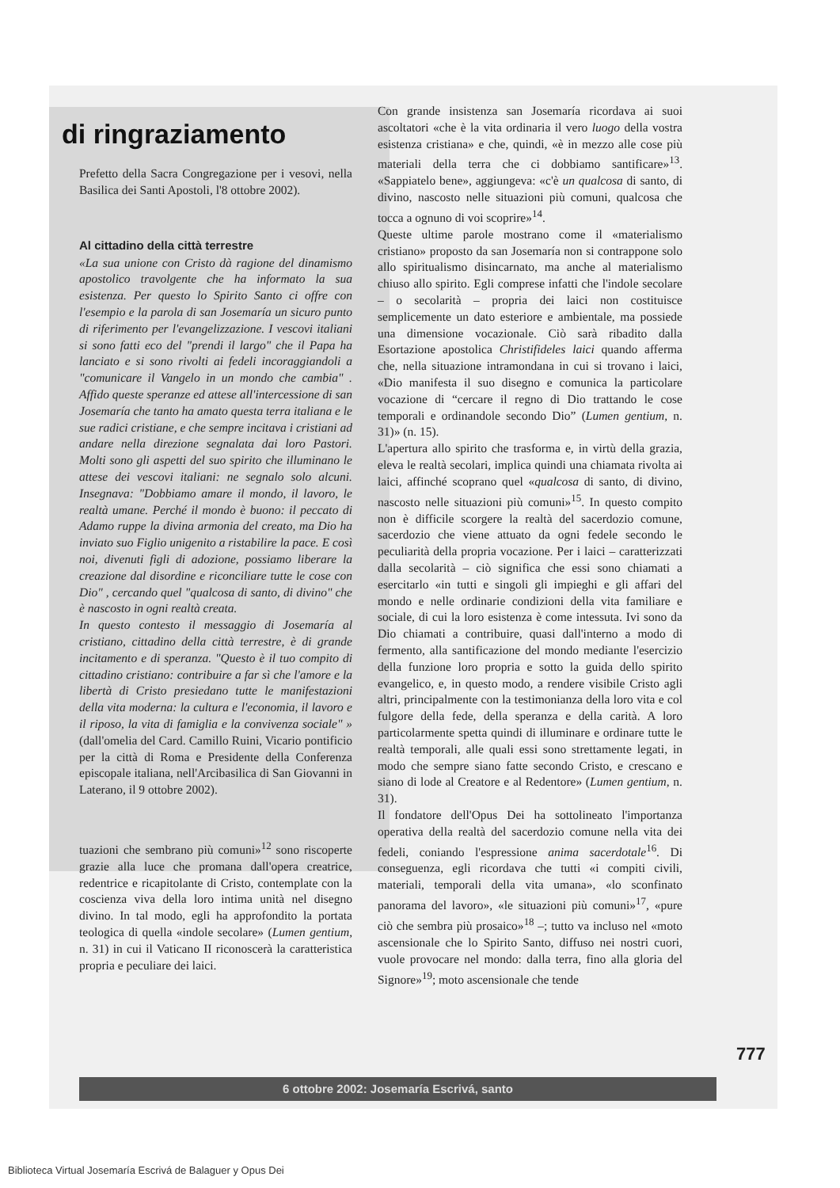di ringraziamento
Prefetto della Sacra Congregazione per i vesovi, nella Basilica dei Santi Apostoli, l'8 ottobre 2002).
Al cittadino della città terrestre
«La sua unione con Cristo dà ragione del dinamismo apostolico travolgente che ha informato la sua esistenza. Per questo lo Spirito Santo ci offre con l'esempio e la parola di san Josemaría un sicuro punto di riferimento per l'evangelizzazione. I vescovi italiani si sono fatti eco del "prendi il largo" che il Papa ha lanciato e si sono rivolti ai fedeli incoraggiandoli a "comunicare il Vangelo in un mondo che cambia" . Affido queste speranze ed attese all'intercessione di san Josemaría che tanto ha amato questa terra italiana e le sue radici cristiane, e che sempre incitava i cristiani ad andare nella direzione segnalata dai loro Pastori. Molti sono gli aspetti del suo spirito che illuminano le attese dei vescovi italiani: ne segnalo solo alcuni. Insegnava: "Dobbiamo amare il mondo, il lavoro, le realtà umane. Perché il mondo è buono: il peccato di Adamo ruppe la divina armonia del creato, ma Dio ha inviato suo Figlio unigenito a ristabilire la pace. E così noi, divenuti figli di adozione, possiamo liberare la creazione dal disordine e riconciliare tutte le cose con Dio" , cercando quel "qualcosa di santo, di divino" che è nascosto in ogni realtà creata.
In questo contesto il messaggio di Josemaría al cristiano, cittadino della città terrestre, è di grande incitamento e di speranza. "Questo è il tuo compito di cittadino cristiano: contribuire a far sì che l'amore e la libertà di Cristo presiedano tutte le manifestazioni della vita moderna: la cultura e l'economia, il lavoro e il riposo, la vita di famiglia e la convivenza sociale" » (dall'omelia del Card. Camillo Ruini, Vicario pontificio per la città di Roma e Presidente della Conferenza episcopale italiana, nell'Arcibasilica di San Giovanni in Laterano, il 9 ottobre 2002).
tuazioni che sembrano più comuni»<sup>12</sup> sono riscoperte grazie alla luce che promana dall'opera creatrice, redentrice e ricapitolante di Cristo, contemplate con la coscienza viva della loro intima unità nel disegno divino. In tal modo, egli ha approfondito la portata teologica di quella «indole secolare» (Lumen gentium, n. 31) in cui il Vaticano II riconoscerà la caratteristica propria e peculiare dei laici.
Con grande insistenza san Josemaría ricordava ai suoi ascoltatori «che è la vita ordinaria il vero luogo della vostra esistenza cristiana» e che, quindi, «è in mezzo alle cose più materiali della terra che ci dobbiamo santificare»<sup>13</sup>. «Sappiatelo bene», aggiungeva: «c'è un qualcosa di santo, di divino, nascosto nelle situazioni più comuni, qualcosa che tocca a ognuno di voi scoprire»<sup>14</sup>.
Queste ultime parole mostrano come il «materialismo cristiano» proposto da san Josemaría non si contrappone solo allo spiritualismo disincarnato, ma anche al materialismo chiuso allo spirito. Egli comprese infatti che l'indole secolare – o secolarità – propria dei laici non costituisce semplicemente un dato esteriore e ambientale, ma possiede una dimensione vocazionale. Ciò sarà ribadito dalla Esortazione apostolica Christifideles laici quando afferma che, nella situazione intramondana in cui si trovano i laici, «Dio manifesta il suo disegno e comunica la particolare vocazione di “cercare il regno di Dio trattando le cose temporali e ordinandole secondo Dio” (Lumen gentium, n. 31)» (n. 15).
L'apertura allo spirito che trasforma e, in virtù della grazia, eleva le realtà secolari, implica quindi una chiamata rivolta ai laici, affinché scoprano quel «qualcosa di santo, di divino, nascosto nelle situazioni più comuni»<sup>15</sup>. In questo compito non è difficile scorgere la realtà del sacerdozio comune, sacerdozio che viene attuato da ogni fedele secondo le peculiarità della propria vocazione. Per i laici – caratterizzati dalla secolarità – ciò significa che essi sono chiamati a esercitarlo «in tutti e singoli gli impieghi e gli affari del mondo e nelle ordinarie condizioni della vita familiare e sociale, di cui la loro esistenza è come intessuta. Ivi sono da Dio chiamati a contribuire, quasi dall'interno a modo di fermento, alla santificazione del mondo mediante l'esercizio della funzione loro propria e sotto la guida dello spirito evangelico, e, in questo modo, a rendere visibile Cristo agli altri, principalmente con la testimonianza della loro vita e col fulgore della fede, della speranza e della carità. A loro particolarmente spetta quindi di illuminare e ordinare tutte le realtà temporali, alle quali essi sono strettamente legati, in modo che sempre siano fatte secondo Cristo, e crescano e siano di lode al Creatore e al Redentore» (Lumen gentium, n. 31).
Il fondatore dell'Opus Dei ha sottolineato l'importanza operativa della realtà del sacerdozio comune nella vita dei fedeli, coniando l'espressione anima sacerdotale<sup>16</sup>. Di conseguenza, egli ricordava che tutti «i compiti civili, materiali, temporali della vita umana», «lo sconfinato panorama del lavoro», «le situazioni più comuni»<sup>17</sup>, «pure ciò che sembra più prosaico»<sup>18</sup> –; tutto va incluso nel «moto ascensionale che lo Spirito Santo, diffuso nei nostri cuori, vuole provocare nel mondo: dalla terra, fino alla gloria del Signore»<sup>19</sup>; moto ascensionale che tende
777
6 ottobre 2002: Josemaría Escrivá, santo
Biblioteca Virtual Josemaría Escrivá de Balaguer y Opus Dei